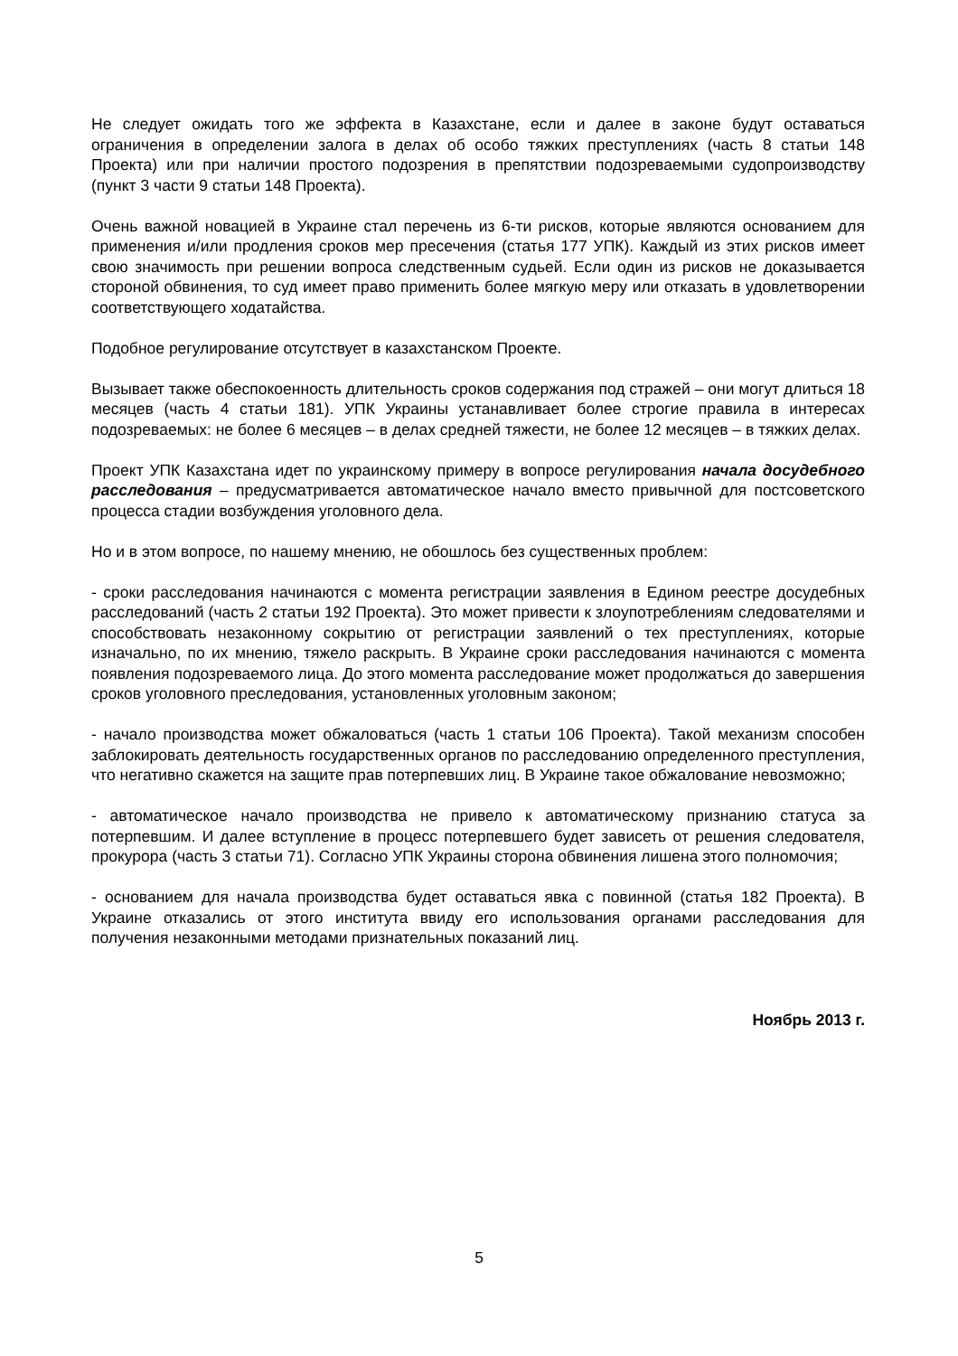Не следует ожидать того же эффекта в Казахстане, если и далее в законе будут оставаться ограничения в определении залога в делах об особо тяжких преступлениях (часть 8 статьи 148 Проекта) или при наличии простого подозрения в препятствии подозреваемыми судопроизводству (пункт 3 части 9 статьи 148 Проекта).
Очень важной новацией в Украине стал перечень из 6-ти рисков, которые являются основанием для применения и/или продления сроков мер пресечения (статья 177 УПК). Каждый из этих рисков имеет свою значимость при решении вопроса следственным судьей. Если один из рисков не доказывается стороной обвинения, то суд имеет право применить более мягкую меру или отказать в удовлетворении соответствующего ходатайства.
Подобное регулирование отсутствует в казахстанском Проекте.
Вызывает также обеспокоенность длительность сроков содержания под стражей – они могут длиться 18 месяцев (часть 4 статьи 181). УПК Украины устанавливает более строгие правила в интересах подозреваемых: не более 6 месяцев – в делах средней тяжести, не более 12 месяцев – в тяжких делах.
Проект УПК Казахстана идет по украинскому примеру в вопросе регулирования начала досудебного расследования – предусматривается автоматическое начало вместо привычной для постсоветского процесса стадии возбуждения уголовного дела.
Но и в этом вопросе, по нашему мнению, не обошлось без существенных проблем:
- сроки расследования начинаются с момента регистрации заявления в Едином реестре досудебных расследований (часть 2 статьи 192 Проекта). Это может привести к злоупотреблениям следователями и способствовать незаконному сокрытию от регистрации заявлений о тех преступлениях, которые изначально, по их мнению, тяжело раскрыть. В Украине сроки расследования начинаются с момента появления подозреваемого лица. До этого момента расследование может продолжаться до завершения сроков уголовного преследования, установленных уголовным законом;
- начало производства может обжаловаться (часть 1 статьи 106 Проекта). Такой механизм способен заблокировать деятельность государственных органов по расследованию определенного преступления, что негативно скажется на защите прав потерпевших лиц. В Украине такое обжалование невозможно;
- автоматическое начало производства не привело к автоматическому признанию статуса за потерпевшим. И далее вступление в процесс потерпевшего будет зависеть от решения следователя, прокурора (часть 3 статьи 71). Согласно УПК Украины сторона обвинения лишена этого полномочия;
- основанием для начала производства будет оставаться явка с повинной (статья 182 Проекта). В Украине отказались от этого института ввиду его использования органами расследования для получения незаконными методами признательных показаний лиц.
Ноябрь 2013 г.
5